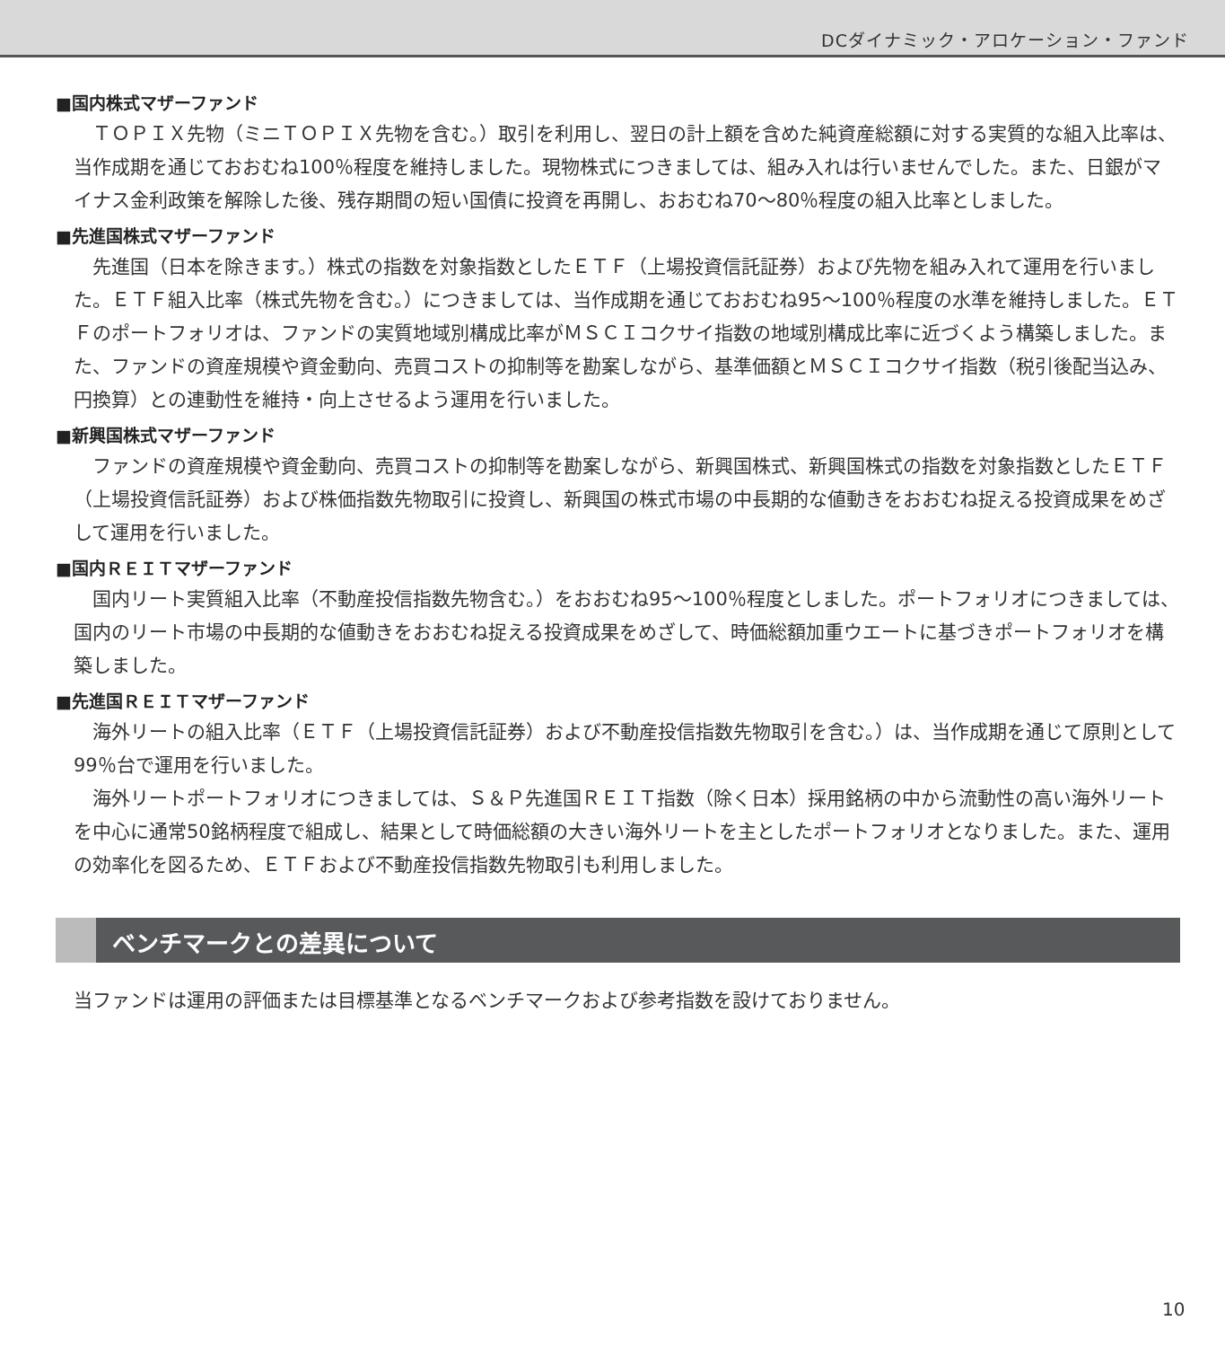DCダイナミック・アロケーション・ファンド
■国内株式マザーファンド
ＴＯＰＩＸ先物（ミニＴＯＰＩＸ先物を含む。）取引を利用し、翌日の計上額を含めた純資産総額に対する実質的な組入比率は、当作成期を通じておおむね100％程度を維持しました。現物株式につきましては、組み入れは行いませんでした。また、日銀がマイナス金利政策を解除した後、残存期間の短い国債に投資を再開し、おおむね70～80％程度の組入比率としました。
■先進国株式マザーファンド
先進国（日本を除きます。）株式の指数を対象指数としたＥＴＦ（上場投資信託証券）および先物を組み入れて運用を行いました。ＥＴＦ組入比率（株式先物を含む。）につきましては、当作成期を通じておおむね95～100％程度の水準を維持しました。ＥＴＦのポートフォリオは、ファンドの実質地域別構成比率がＭＳＣＩコクサイ指数の地域別構成比率に近づくよう構築しました。また、ファンドの資産規模や資金動向、売買コストの抑制等を勘案しながら、基準価額とＭＳＣＩコクサイ指数（税引後配当込み、円換算）との連動性を維持・向上させるよう運用を行いました。
■新興国株式マザーファンド
ファンドの資産規模や資金動向、売買コストの抑制等を勘案しながら、新興国株式、新興国株式の指数を対象指数としたＥＴＦ（上場投資信託証券）および株価指数先物取引に投資し、新興国の株式市場の中長期的な値動きをおおむね捉える投資成果をめざして運用を行いました。
■国内ＲＥＩＴマザーファンド
国内リート実質組入比率（不動産投信指数先物含む。）をおおむね95～100％程度としました。ポートフォリオにつきましては、国内のリート市場の中長期的な値動きをおおむね捉える投資成果をめざして、時価総額加重ウエートに基づきポートフォリオを構築しました。
■先進国ＲＥＩＴマザーファンド
海外リートの組入比率（ＥＴＦ（上場投資信託証券）および不動産投信指数先物取引を含む。）は、当作成期を通じて原則として99％台で運用を行いました。
海外リートポートフォリオにつきましては、Ｓ＆Ｐ先進国ＲＥＩＴ指数（除く日本）採用銘柄の中から流動性の高い海外リートを中心に通常50銘柄程度で組成し、結果として時価総額の大きい海外リートを主としたポートフォリオとなりました。また、運用の効率化を図るため、ＥＴＦおよび不動産投信指数先物取引も利用しました。
ベンチマークとの差異について
当ファンドは運用の評価または目標基準となるベンチマークおよび参考指数を設けておりません。
10